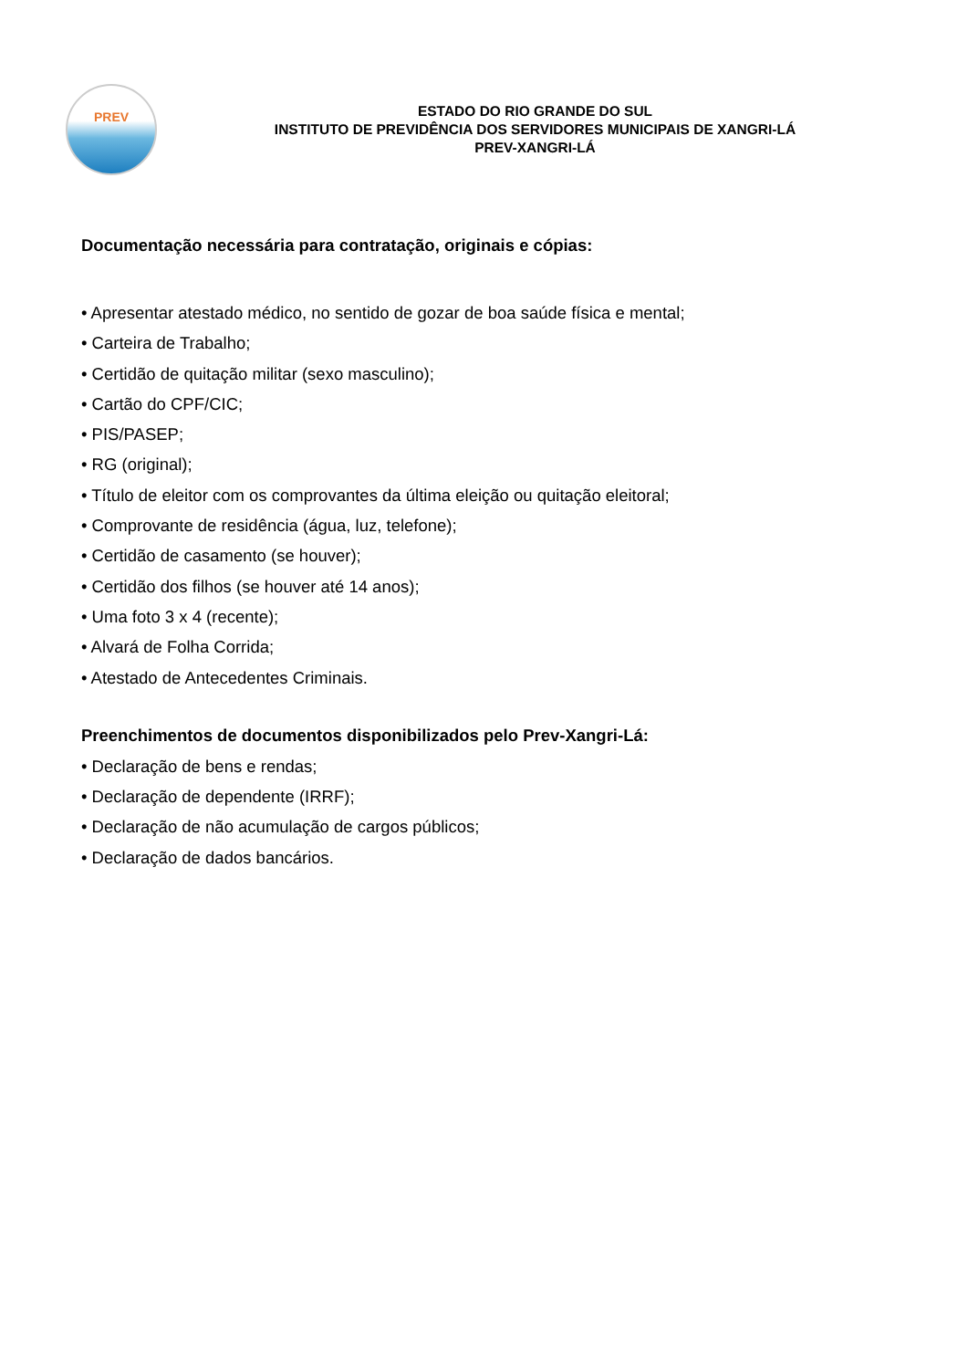PREV
ESTADO DO RIO GRANDE DO SUL
INSTITUTO DE PREVIDÊNCIA DOS SERVIDORES MUNICIPAIS DE XANGRI-LÁ
PREV-XANGRI-LÁ
Documentação necessária para contratação, originais e cópias:
• Apresentar atestado médico, no sentido de gozar de boa saúde física e mental;
• Carteira de Trabalho;
• Certidão de quitação militar (sexo masculino);
• Cartão do CPF/CIC;
• PIS/PASEP;
• RG (original);
• Título de eleitor com os comprovantes da última eleição ou quitação eleitoral;
• Comprovante de residência (água, luz, telefone);
• Certidão de casamento (se houver);
• Certidão dos filhos (se houver até 14 anos);
• Uma foto 3 x 4 (recente);
• Alvará de Folha Corrida;
• Atestado de Antecedentes Criminais.
Preenchimentos de documentos disponibilizados pelo Prev-Xangri-Lá:
• Declaração de bens e rendas;
• Declaração de dependente (IRRF);
• Declaração de não acumulação de cargos públicos;
• Declaração de dados bancários.